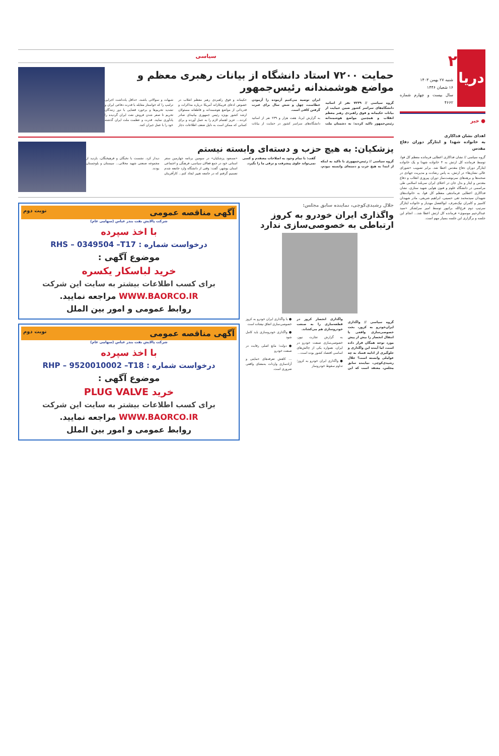دریا
۲
شنبه ۲۷ بهمن ۱۴۰۳
۱۶ شعبان ۱۴۴۶
سال بیست و چهارم شماره ۴۶۶۲
● خبر
اهدای نشان فداکاری
به خانواده شهدا و ایثارگر دوران دفاع مقدس
گروه سیاسی // نشان فداکاری اعطایی فرمانده معظم کل قوا، توسط فرمانده کل ارتش به ۴ خانواده شهدا و یک خانواده ایثارگر دوران دفاع مقدس اعطا شد. برابر تصویب «شورای عالی نشان‌ها» در ارتش، به پاس رشادت و مدیریت جهادی در صحنه‌ها و برهه‌های سرنوشت‌ساز دوران پیروزی انقلاب و دفاع مقدس و ایثار و بذل جان در اعتلای ایران سربلند اسلامی طی مراسمی در دانشگاه علوم و فنون هوایی شهید ستاری، نشان فداکاری اعطایی فرماندهی معظم کل قوا، به خانواده‌های شهیدان سیدمحمد تقی حسینی، ابراهیم شریفی، مادر شهیدان کامبیز و کامران نیک‌شرف، ابوالفضل مهدیار و خانواده ایثارگر سرتیپ دوم فرج‌الله براتپور توسط امیر سرلشکر «سید عبدالرحیم موسوی» فرمانده کل ارتش اعطا شد... انجام این جلسه و برگزاری این جلسه بسیار مهم است.
سیاسی
حمایت ۷۲۰۰ استاد دانشگاه از بیانات رهبری معظم و مواضع هوشمندانه رئیس‌جمهور
گروه سیاسی // ۷۲۳۹ نفر از اساتید دانشگاه‌های سراسر کشور ضمن حمایت از بیانات حکیمانه و فوق راهبردی رهبر معظم انقلاب و همچنین مواضع هوشمندانه رئیس‌جمهور تاکید کردند: به دشمنان ملت ایران توصیه می‌کنیم آزموده را آزمودن خطاست، چهل و شش سال برای عبرت گرفتن کافی است.
به گزارش ایرنا، هفت هزار و ۲۳۹ نفر از اساتید دانشگاه‌های سراسر کشور در حمایت از بیانات حکیمانه و فوق راهبردی رهبر معظم انقلاب در خصوص ادعای فریبکارانه آمریکا درباره مذاکرات و قدردانی از مواضع هوشمندانه و قاطعانه مسئولان ارشد کشور بویژه رئیس جمهوری بیانیه‌ای صادر کردند... عزیز اهتمام لازم را به عمل آورده و برای کسانی که ممکن است به دلیل ضعف اطلاعات دچار شبهات و سوالاتی باشند، حداقل یادداشت اجرایی ترامپ را که خواستار مقابله با قدرت دفاعی ایران و تشدید تحریم‌ها و برخورد قضایی با دور زنندگان تحریم تا صفر شدن فروش نفت ایران گردیده را یادآوری نمایند. قدرت و عظمت ملت ایران گذشته خود را با عمل جبران کنند.
پزشکیان: به هیچ حزب و دسته‌ای وابسته نیستم
گروه سیاسی // رئیس‌جمهوری با تاکید به اینکه از ابتدا به هیچ حزب و دسته‌ای وابسته نبودم، گفت: با تمام وجود به اصلاحات معتقدم و کسی نمی‌تواند جلوی پیشرفت و ترقی ما را بگیرد.
«مسعود پزشکیان» در سومین برنامه چهارمین سفر استانی خود در جمع فعالان سیاسی، فرهنگی و اجتماعی استان بوشهر، گفت: وقتی از دانشگاه وارد جامعه شدم تصمیم گرفتم که در جامعه تغییر ایجاد کنم... کارآفرینان دیدار کرد. نشست با نخبگان و فرهیختگان، بازدید از مجموعه صنعتی شهید محلاتی... سیستان و بلوچستان بودند.
جلال رشیدی‌کوچی، نماینده سابق مجلس:
واگذاری ایران خودرو به کروز ارتباطی به خصوصی‌سازی ندارد
گروه سیاسی // واگذاری ایران‌خودرو به کروز، بحث خصوصی‌سازی واقعی یا انتقال انحصار را بیش از پیش مورد توجه همگان قرار داده است، اما آینده این واگذاری و جلوگیری از ادامه فساد به چه عواملی وابسته است؟ جلال رشیدی‌کوچی، نماینده سابق مجلس، معتقد است که این واگذاری انحصار کروز در قطعه‌سازی را به صنعت خودروسازی هم می‌کشاند.
به گزارش تجارت نیوز، خصوصی‌سازی صنعت خودرو در ایران، همواره یکی از چالش‌های اساسی اقتصاد کشور بوده است...
● واگذاری ایران خودرو به کروز؛ تداوم سقوط خودروساز
● با واگذاری ایران خودرو به کروز خصوصی‌سازی اتفاق نیفتاده است
● واگذاری خودروسازی باید کامل شود
● دولت؛ مانع اصلی رقابت در صنعت خودرو
... کاهش تعرفه‌های حمایتی و آزادسازی واردات به‌معنای واقعی ضروری است.
آگهی مناقصه عمومی نوبت دوم
شرکت پالایش نفت بندر عباس (سهامی عام)
با اخذ سپرده
درخواست شماره : RHS – 0349504 –T17
موضوع آگهی :
خرید لباسکار یکسره
برای کسب اطلاعات بیشتر به سایت این شرکت
WWW.BAORCO.IR مراجعه نمایید.
روابط عمومی و امور بین الملل
آگهی مناقصه عمومی نوبت دوم
شرکت پالایش نفت بندر عباس (سهامی عام)
با اخذ سپرده
درخواست شماره : RHP – 9520010002 –T18
موضوع آگهی :
خرید PLUG VALVE
برای کسب اطلاعات بیشتر به سایت این شرکت
WWW.BAORCO.IR مراجعه نمایید.
روابط عمومی و امور بین الملل